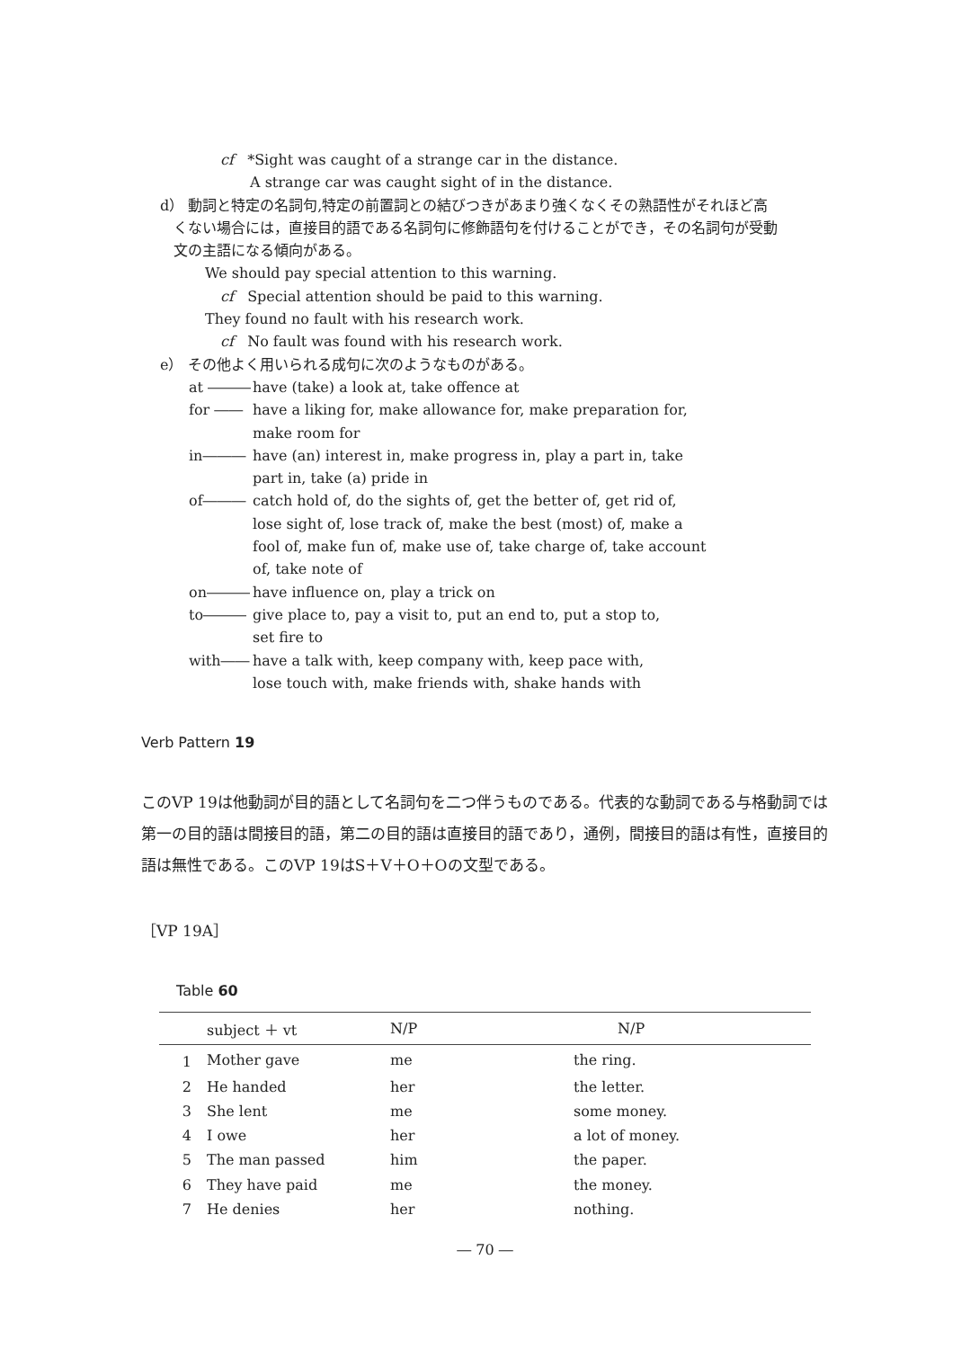cf *Sight was caught of a strange car in the distance.
A strange car was caught sight of in the distance.
d） 動詞と特定の名詞句,特定の前置詞との結びつきがあまり強くなくその熟語性がそれほど高
くない場合には，直接目的語である名詞句に修飾語句を付けることができ，その名詞句が受動
文の主語になる傾向がある。
We should pay special attention to this warning.
cf Special attention should be paid to this warning.
They found no fault with his research work.
cf No fault was found with his research work.
e） その他よく用いられる成句に次のようなものがある。
at ――― have (take) a look at, take offence at
for ―― have a liking for, make allowance for, make preparation for,
make room for
in――― have (an) interest in, make progress in, play a part in, take
part in, take (a) pride in
of――― catch hold of, do the sights of, get the better of, get rid of,
lose sight of, lose track of, make the best (most) of, make a
fool of, make fun of, make use of, take charge of, take account
of, take note of
on――― have influence on, play a trick on
to――― give place to, pay a visit to, put an end to, put a stop to,
set fire to
with―― have a talk with, keep company with, keep pace with,
lose touch with, make friends with, shake hands with
Verb Pattern 19
このVP 19は他動詞が目的語として名詞句を二つ伴うものである。代表的な動詞である与格動詞では第一の目的語は間接目的語，第二の目的語は直接目的語であり，通例，間接目的語は有性，直接目的語は無性である。このVP 19はS＋V＋O＋Oの文型である。
［VP 19A］
Table 60
| | subject ＋ vt | N/P | N/P |
| --- | --- | --- | --- |
| 1 | Mother gave | me | the ring. |
| 2 | He handed | her | the letter. |
| 3 | She lent | me | some money. |
| 4 | I owe | her | a lot of money. |
| 5 | The man passed | him | the paper. |
| 6 | They have paid | me | the money. |
| 7 | He denies | her | nothing. |
― 70 ―